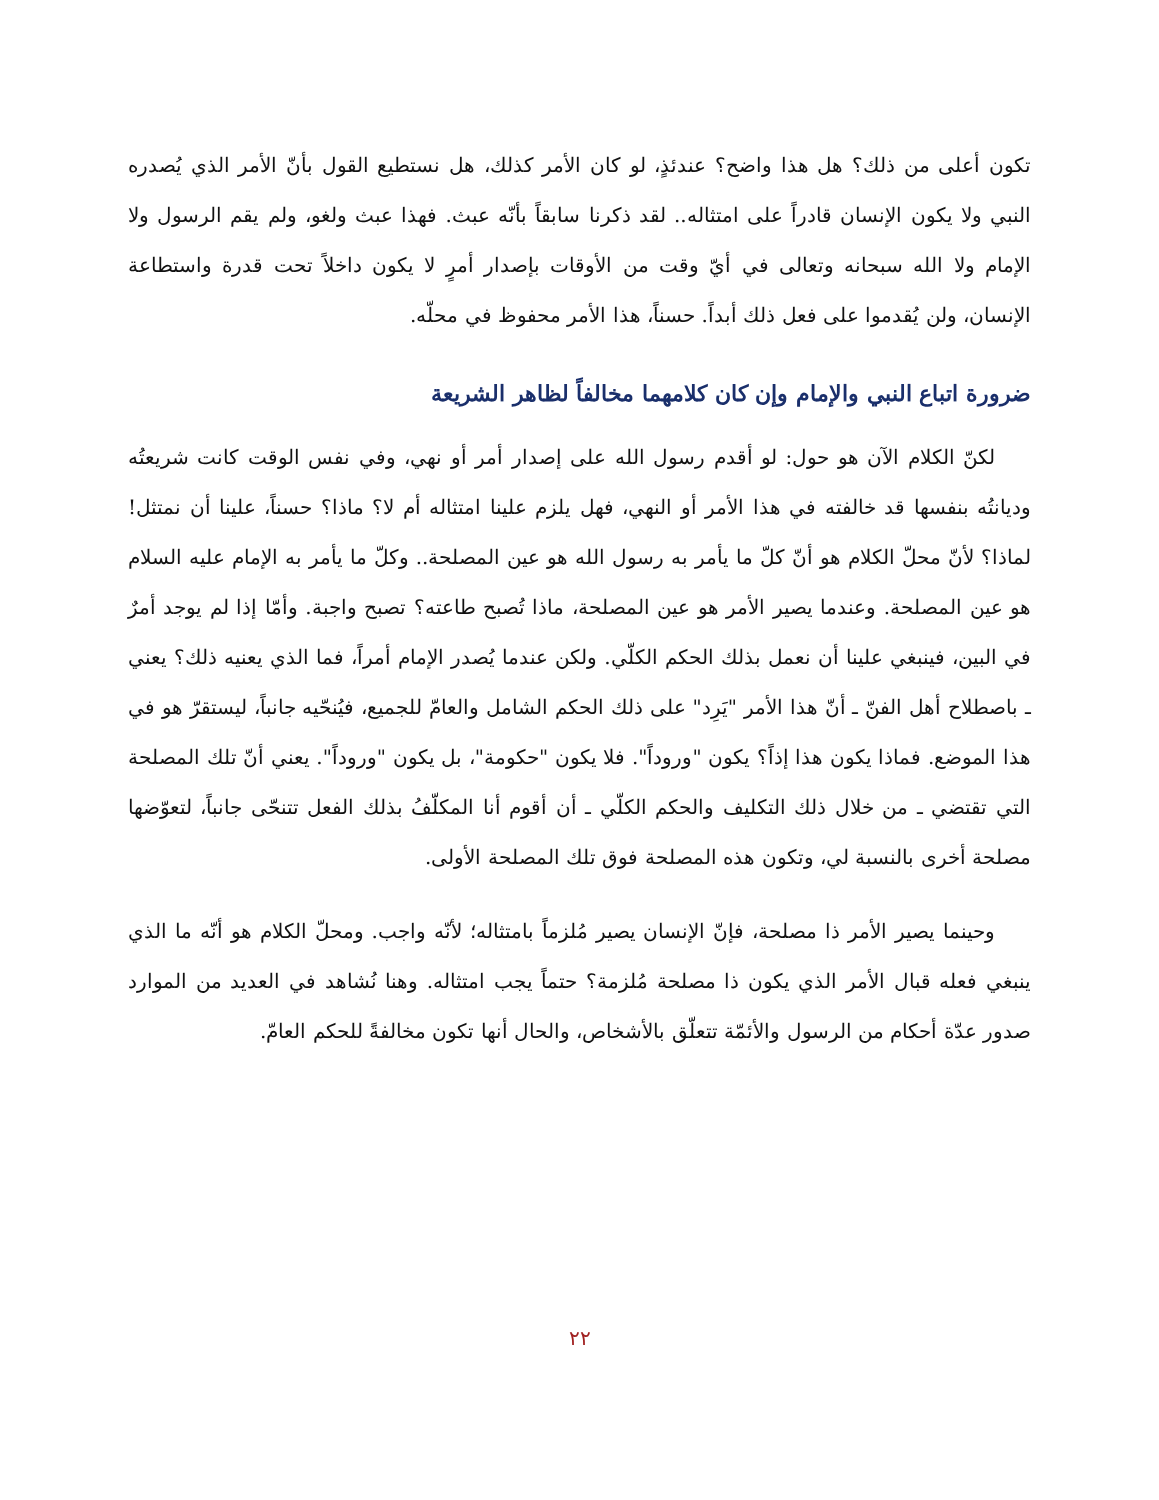تكون أعلى من ذلك؟ هل هذا واضح؟ عندئذٍ، لو كان الأمر كذلك، هل نستطيع القول بأنّ الأمر الذي يُصدره النبي ولا يكون الإنسان قادراً على امتثاله.. لقد ذكرنا سابقاً بأنّه عبث. فهذا عبث ولغو، ولم يقم الرسول ولا الإمام ولا الله سبحانه وتعالى في أيّ وقت من الأوقات بإصدار أمرٍ لا يكون داخلاً تحت قدرة واستطاعة الإنسان، ولن يُقدموا على فعل ذلك أبداً. حسناً، هذا الأمر محفوظ في محلّه.
ضرورة اتباع النبي والإمام وإن كان كلامهما مخالفاً لظاهر الشريعة
لكنّ الكلام الآن هو حول: لو أقدم رسول الله على إصدار أمر أو نهي، وفي نفس الوقت كانت شريعتُه وديانتُه بنفسها قد خالفته في هذا الأمر أو النهي، فهل يلزم علينا امتثاله أم لا؟ ماذا؟ حسناً، علينا أن نمتثل! لماذا؟ لأنّ محلّ الكلام هو أنّ كلّ ما يأمر به رسول الله هو عين المصلحة.. وكلّ ما يأمر به الإمام عليه السلام هو عين المصلحة. وعندما يصير الأمر هو عين المصلحة، ماذا تُصبح طاعته؟ تصبح واجبة. وأمّا إذا لم يوجد أمرٌ في البين، فينبغي علينا أن نعمل بذلك الحكم الكلّي. ولكن عندما يُصدر الإمام أمراً، فما الذي يعنيه ذلك؟ يعني ـ باصطلاح أهل الفنّ ـ أنّ هذا الأمر "يَرِد" على ذلك الحكم الشامل والعامّ للجميع، فيُنحّيه جانباً، ليستقرّ هو في هذا الموضع. فماذا يكون هذا إذاً؟ يكون "وروداً". فلا يكون "حكومة"، بل يكون "وروداً". يعني أنّ تلك المصلحة التي تقتضي ـ من خلال ذلك التكليف والحكم الكلّي ـ أن أقوم أنا المكلّفُ بذلك الفعل تتنحّى جانباً، لتعوّضها مصلحة أخرى بالنسبة لي، وتكون هذه المصلحة فوق تلك المصلحة الأولى.
وحينما يصير الأمر ذا مصلحة، فإنّ الإنسان يصير مُلزماً بامتثاله؛ لأنّه واجب. ومحلّ الكلام هو أنّه ما الذي ينبغي فعله قبال الأمر الذي يكون ذا مصلحة مُلزمة؟ حتماً يجب امتثاله. وهنا نُشاهد في العديد من الموارد صدور عدّة أحكام من الرسول والأئمّة تتعلّق بالأشخاص، والحال أنها تكون مخالفةً للحكم العامّ.
٢٢